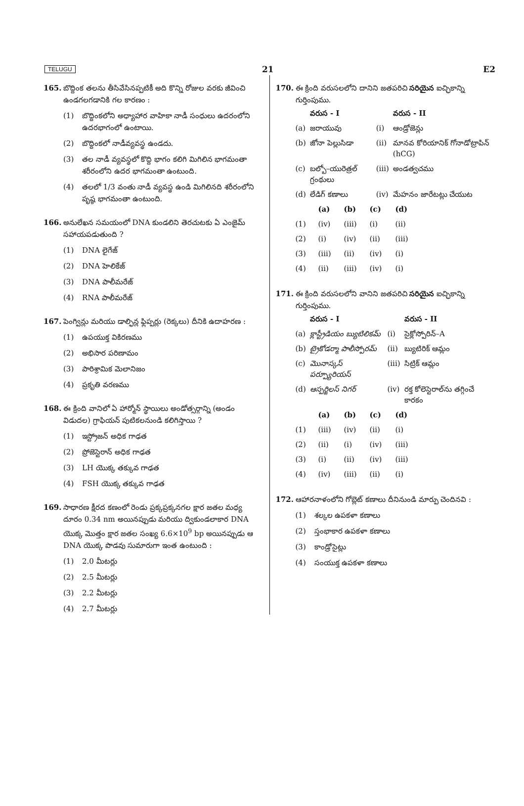TELUGU 21 E2
165. బొద్దింక తలను తీసివేసినప్పటికీ అది కొన్ని రోజుల వరకు జీవించి ఉండగలగడానికి గల కారణం :
(1) బొద్దింకలోని అధ్యాహార వాహికా నాడీ సంధులు ఉదరంలోని ఉదరభాగంలో ఉంటాయి.
(2) బొద్దింకలో నాడీవ్యవస్థ ఉండదు.
(3) తల నాడీ వ్యవస్థలో కొద్ది భాగం కలిగి మిగిలిన భాగమంతా శరీరంలోని ఉదర భాగమంతా ఉంటుంది.
(4) తలలో 1/3 వంతు నాడీ వ్యవస్థ ఉండి మిగిలినది శరీరంలోని పృష్ఠ భాగమంతా ఉంటుంది.
166. అనులేఖన సమయంలో DNA కుండలిని తెరచుటకు ఏ ఎంజైమ్ సహాయపడుతుంది ?
(1) DNA లైగేజ్
(2) DNA హెలికేజ్
(3) DNA పాలీమరేజ్
(4) RNA పాలీమరేజ్
167. పెంగ్విన్లు మరియు డాల్ఫిన్ల ఫ్లిప్పర్లు (రెక్కలు) దీనికి ఉదాహరణ :
(1) ఉపయుక్త వికిరణము
(2) అభిసార పరిణామం
(3) పారిశ్రామిక మెలానిజం
(4) ప్రకృతి వరణము
168. ఈ క్రింది వానిలో ఏ హార్మోన్ స్థాయిలు అండోత్సర్గాన్ని (అండం విడుదల) గ్రాఫియన్ పుటికలనుండి కలిగిస్తాయి ?
(1) ఇస్ట్రోజన్ అధిక గాఢత
(2) ప్రోజెస్టెరాన్ అధిక గాఢత
(3) LH యొక్క తక్కువ గాఢత
(4) FSH యొక్క తక్కువ గాఢత
169. సాధారణ క్షీరద కణంలో రెండు ప్రక్కప్రక్కనగల క్షార జతల మధ్య దూరం 0.34 nm అయినప్పుడు మరియు ద్వికుండలాకార DNA యొక్క మొత్తం క్షార జతల సంఖ్య 6.6×10<sup>9</sup> bp అయినప్పుడు ఆ DNA యొక్క పొడవు సుమారుగా ఇంత ఉంటుంది :
(1) 2.0 మీటర్లు
(2) 2.5 మీటర్లు
(3) 2.2 మీటర్లు
(4) 2.7 మీటర్లు
170. ఈ క్రింది వరుసలలోని దానిని జతపరిచి సరియైన ఐచ్ఛికాన్ని గుర్తింపుము.
| | వరుస - I | | వరుస - II |
| --- | --- | --- | --- |
| (a) | జరాయువు | (i) | ఆండ్రోజెన్లు |
| (b) | జోనా పెల్లుసిడా | (ii) | మానవ కోరియానిక్ గోనాడోట్రాపిన్ (hCG) |
| (c) | బల్బో–యురెత్రల్ గ్రంథులు | (iii) | అండత్వచము |
| (d) | లేడిగ్ కణాలు | (iv) | మేహనం జారేటట్లు చేయుట |
| | (a) | (b) | (c) | (d) |
| --- | --- | --- | --- | --- |
| (1) | (iv) | (iii) | (i) | (ii) |
| (2) | (i) | (iv) | (ii) | (iii) |
| (3) | (iii) | (ii) | (iv) | (i) |
| (4) | (ii) | (iii) | (iv) | (i) |
171. ఈ క్రింది వరుసలలోని వానిని జతపరిచి సరియైన ఐచ్ఛికాన్ని గుర్తింపుము.
| | వరుస - I | | వరుస - II |
| --- | --- | --- | --- |
| (a) | క్లాస్ట్రీడియం బ్యుటిలికమ్ | (i) | సైక్లోస్పోరిన్–A |
| (b) | ట్రైకోడర్మా పాలీస్పోరమ్ | (ii) | బ్యుటిరిక్ ఆమ్లం |
| (c) | మొనాస్కస్ పర్ప్యూరియస్ | (iii) | సిట్రిక్ ఆమ్లం |
| (d) | ఆస్పర్జిలస్ నిగర్ | (iv) | రక్త కోలెస్టెరాల్‌ను తగ్గించే కారకం |
| | (a) | (b) | (c) | (d) |
| --- | --- | --- | --- | --- |
| (1) | (iii) | (iv) | (ii) | (i) |
| (2) | (ii) | (i) | (iv) | (iii) |
| (3) | (i) | (ii) | (iv) | (iii) |
| (4) | (iv) | (iii) | (ii) | (i) |
172. ఆహారనాళంలోని గోబ్లెట్ కణాలు దీనినుండి మార్పు చెందినవి :
(1) శల్కల ఉపకళా కణాలు
(2) స్తంభాకార ఉపకళా కణాలు
(3) కాండ్రోసైట్లు
(4) సంయుక్త ఉపకళా కణాలు